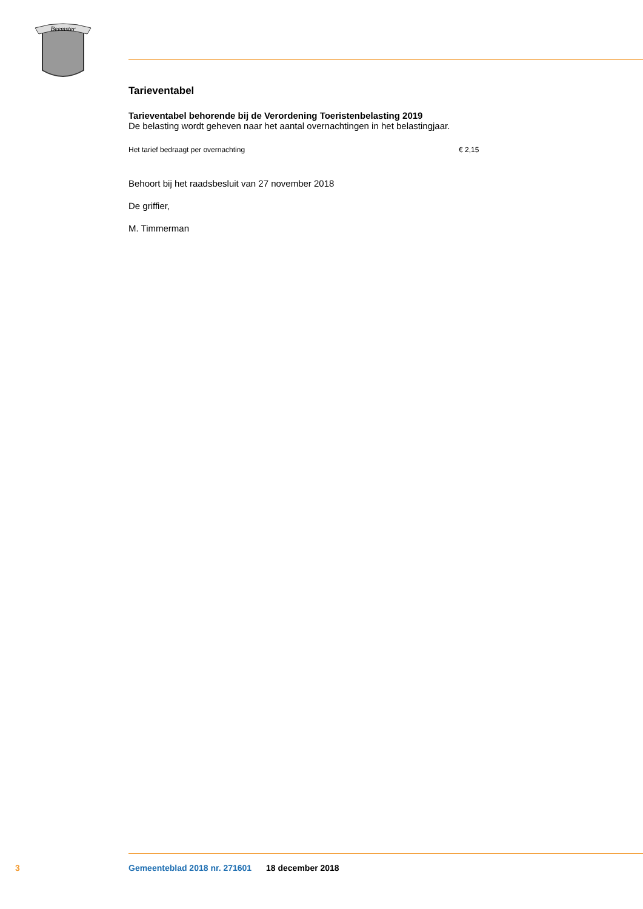Beemster
Tarieventabel
Tarieventabel behorende bij de Verordening Toeristenbelasting 2019
De belasting wordt geheven naar het aantal overnachtingen in het belastingjaar.
| Het tarief bedraagt per overnachting | € 2,15 |
Behoort bij het raadsbesluit van 27 november 2018
De griffier,
M. Timmerman
3 Gemeenteblad 2018 nr. 271601 18 december 2018